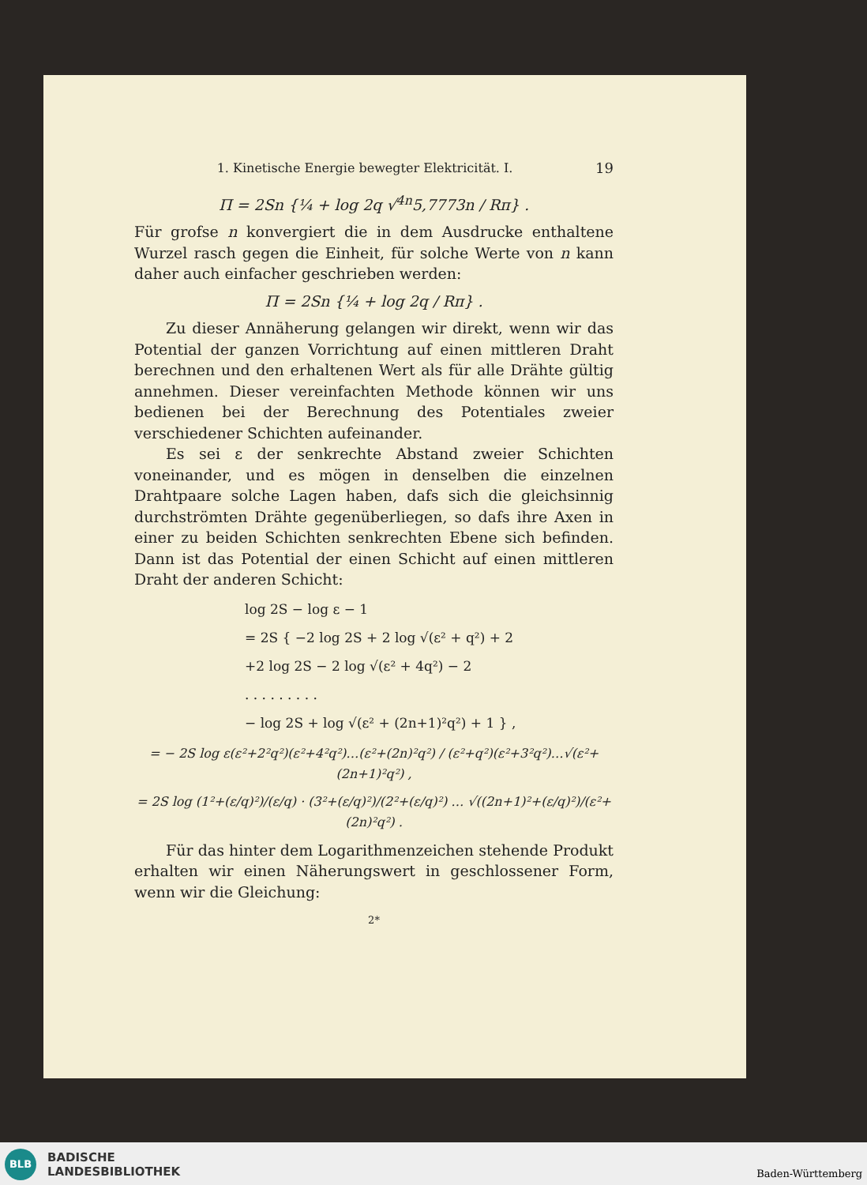1. Kinetische Energie bewegter Elektricität. I. 19
Π = 2Sn {¼ + log 2q √<sup>4n</sup>5,7773n / Rπ} .
Für grofse n konvergiert die in dem Ausdrucke enthaltene Wurzel rasch gegen die Einheit, für solche Werte von n kann daher auch einfacher geschrieben werden:
Π = 2Sn {¼ + log 2q / Rπ} .
Zu dieser Annäherung gelangen wir direkt, wenn wir das Potential der ganzen Vorrichtung auf einen mittleren Draht berechnen und den erhaltenen Wert als für alle Drähte gültig annehmen. Dieser vereinfachten Methode können wir uns bedienen bei der Berechnung des Potentiales zweier verschiedener Schichten aufeinander.
Es sei ε der senkrechte Abstand zweier Schichten voneinander, und es mögen in denselben die einzelnen Drahtpaare solche Lagen haben, dafs sich die gleichsinnig durchströmten Drähte gegenüberliegen, so dafs ihre Axen in einer zu beiden Schichten senkrechten Ebene sich befinden. Dann ist das Potential der einen Schicht auf einen mittleren Draht der anderen Schicht:
log 2S − log ε − 1
= 2S { −2 log 2S + 2 log √(ε² + q²) + 2
+2 log 2S − 2 log √(ε² + 4q²) − 2
. . . . . . . . .
− log 2S + log √(ε² + (2n+1)²q²) + 1 } ,
= − 2S log ε(ε²+2²q²)(ε²+4²q²)…(ε²+(2n)²q²) / (ε²+q²)(ε²+3²q²)…√(ε²+(2n+1)²q²) ,
= 2S log (1²+(ε/q)²)/(ε/q) · (3²+(ε/q)²)/(2²+(ε/q)²) … √((2n+1)²+(ε/q)²)/(ε²+(2n)²q²) .
Für das hinter dem Logarithmenzeichen stehende Produkt erhalten wir einen Näherungswert in geschlossener Form, wenn wir die Gleichung:
2*
BLB
BADISCHE
LANDESBIBLIOTHEK
Baden-Württemberg